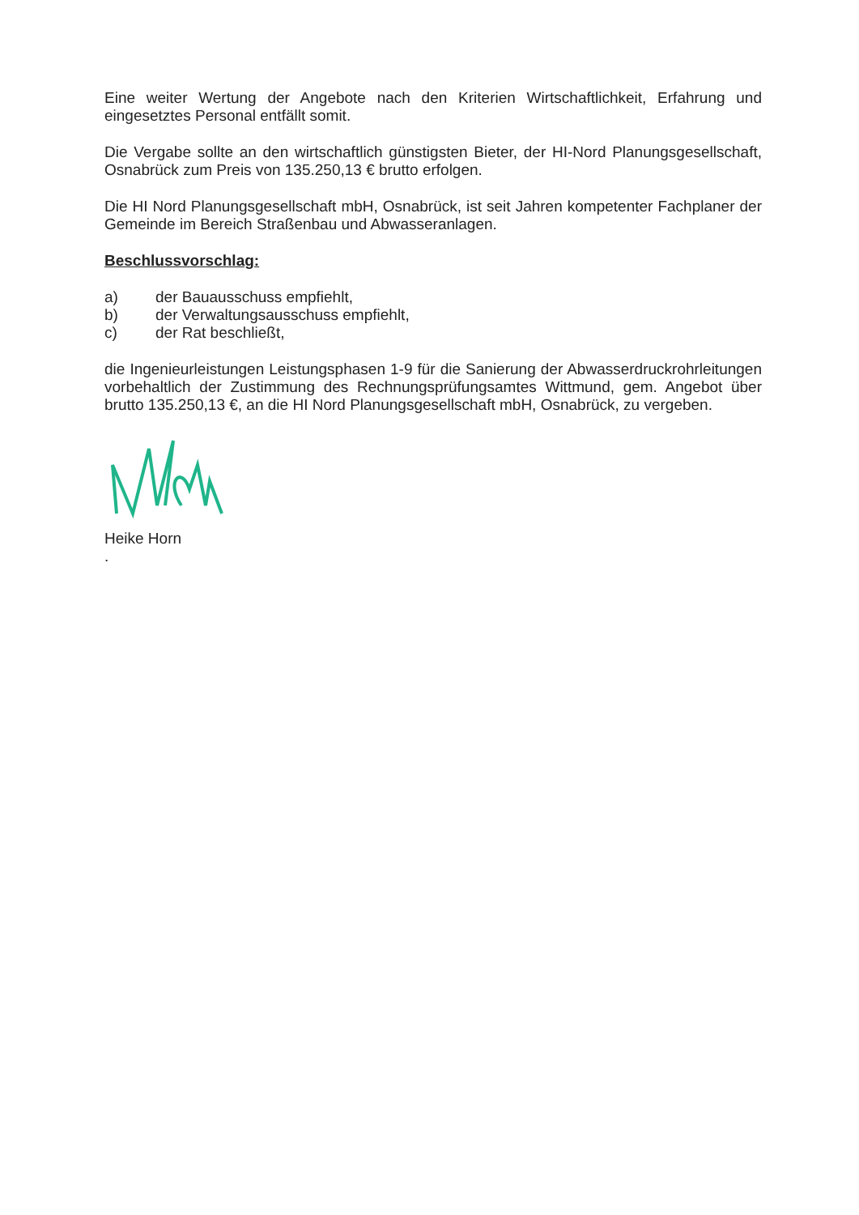Eine weiter Wertung der Angebote nach den Kriterien Wirtschaftlichkeit, Erfahrung und eingesetztes Personal entfällt somit.
Die Vergabe sollte an den wirtschaftlich günstigsten Bieter, der HI-Nord Planungsgesellschaft, Osnabrück zum Preis von 135.250,13 € brutto erfolgen.
Die HI Nord Planungsgesellschaft mbH, Osnabrück, ist seit Jahren kompetenter Fachplaner der Gemeinde im Bereich Straßenbau und Abwasseranlagen.
Beschlussvorschlag:
a) der Bauausschuss empfiehlt,
b) der Verwaltungsausschuss empfiehlt,
c) der Rat beschließt,
die Ingenieurleistungen Leistungsphasen 1-9 für die Sanierung der Abwasserdruckrohrleitungen vorbehaltlich der Zustimmung des Rechnungsprüfungsamtes Wittmund, gem. Angebot über brutto 135.250,13 €, an die HI Nord Planungsgesellschaft mbH, Osnabrück, zu vergeben.
Heike Horn
.